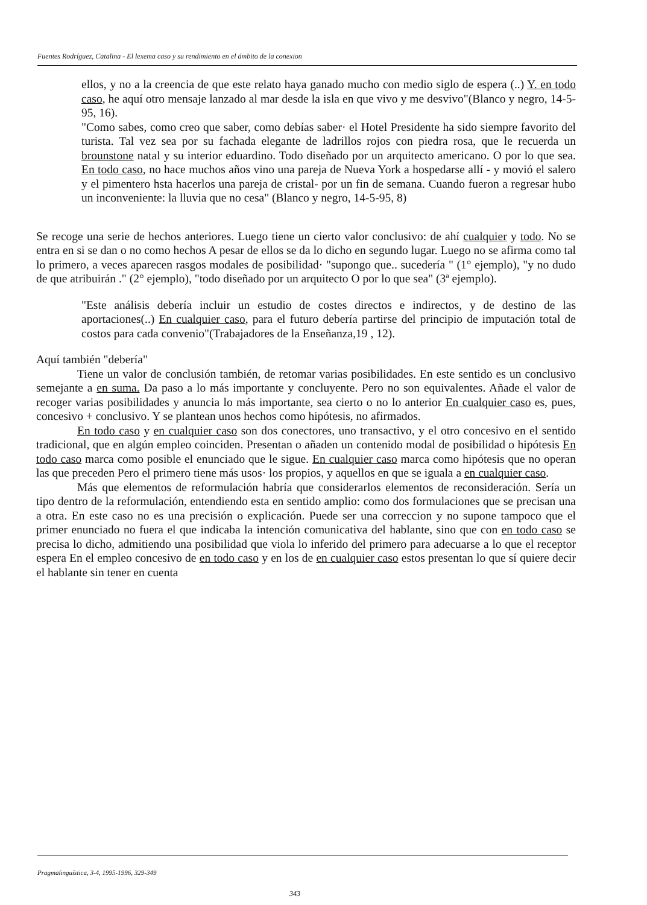Fuentes Rodríguez, Catalina - El lexema caso y su rendimiento en el ámbito de la conexion
ellos, y no a la creencia de que este relato haya ganado mucho con medio siglo de espera (..) Y. en todo caso, he aquí otro mensaje lanzado al mar desde la isla en que vivo y me desvivo"(Blanco y negro, 14-5-95, 16).
"Como sabes, como creo que saber, como debías saber· el Hotel Presidente ha sido siempre favorito del turista. Tal vez sea por su fachada elegante de ladrillos rojos con piedra rosa, que le recuerda un brounstone natal y su interior eduardino. Todo diseñado por un arquitecto americano. O por lo que sea. En todo caso, no hace muchos años vino una pareja de Nueva York a hospedarse allí - y movió el salero y el pimentero hsta hacerlos una pareja de cristal- por un fin de semana. Cuando fueron a regresar hubo un inconveniente: la lluvia que no cesa" (Blanco y negro, 14-5-95, 8)
Se recoge una serie de hechos anteriores. Luego tiene un cierto valor conclusivo: de ahí cualquier y todo. No se entra en si se dan o no como hechos A pesar de ellos se da lo dicho en segundo lugar. Luego no se afirma como tal lo primero, a veces aparecen rasgos modales de posibilidad· "supongo que.. sucedería " (1° ejemplo), "y no dudo de que atribuirán ." (2° ejemplo), "todo diseñado por un arquitecto O por lo que sea" (3ª ejemplo).
"Este análisis debería incluir un estudio de costes directos e indirectos, y de destino de las aportaciones(..) En cualquier caso, para el futuro debería partirse del principio de imputación total de costos para cada convenio"(Trabajadores de la Enseñanza,19 , 12).
Aquí también "debería"
Tiene un valor de conclusión también, de retomar varias posibilidades. En este sentido es un conclusivo semejante a en suma. Da paso a lo más importante y concluyente. Pero no son equivalentes. Añade el valor de recoger varias posibilidades y anuncia lo más importante, sea cierto o no lo anterior En cualquier caso es, pues, concesivo + conclusivo. Y se plantean unos hechos como hipótesis, no afirmados.
En todo caso y en cualquier caso son dos conectores, uno transactivo, y el otro concesivo en el sentido tradicional, que en algún empleo coinciden. Presentan o añaden un contenido modal de posibilidad o hipótesis En todo caso marca como posible el enunciado que le sigue. En cualquier caso marca como hipótesis que no operan las que preceden Pero el primero tiene más usos· los propios, y aquellos en que se iguala a en cualquier caso.
Más que elementos de reformulación habría que considerarlos elementos de reconsideración. Sería un tipo dentro de la reformulación, entendiendo esta en sentido amplio: como dos formulaciones que se precisan una a otra. En este caso no es una precisión o explicación. Puede ser una correccion y no supone tampoco que el primer enunciado no fuera el que indicaba la intención comunicativa del hablante, sino que con en todo caso se precisa lo dicho, admitiendo una posibilidad que viola lo inferido del primero para adecuarse a lo que el receptor espera En el empleo concesivo de en todo caso y en los de en cualquier caso estos presentan lo que sí quiere decir el hablante sin tener en cuenta
Pragmalinguística, 3-4, 1995-1996, 329-349
343